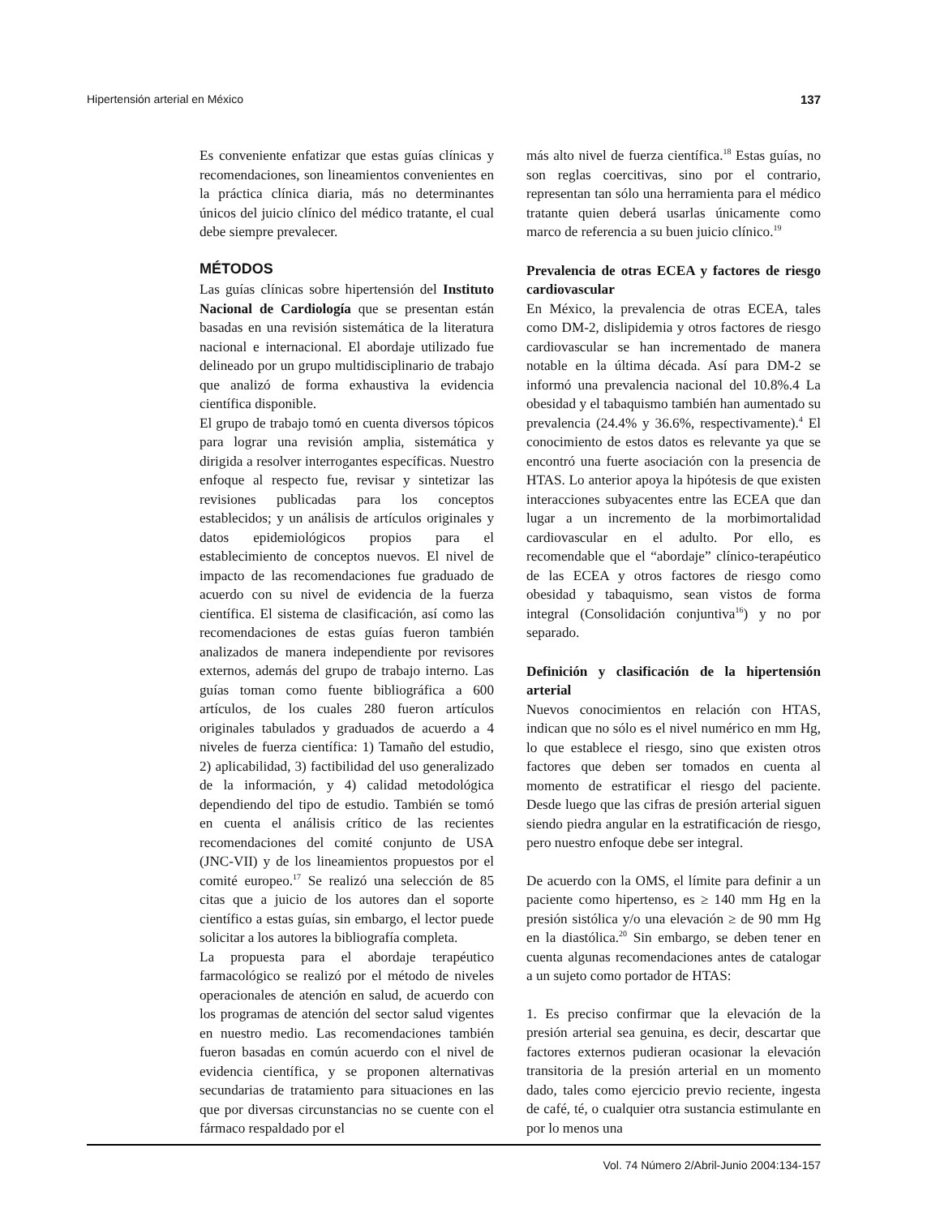Hipertensión arterial en México 137
Es conveniente enfatizar que estas guías clínicas y recomendaciones, son lineamientos convenientes en la práctica clínica diaria, más no determinantes únicos del juicio clínico del médico tratante, el cual debe siempre prevalecer.
MÉTODOS
Las guías clínicas sobre hipertensión del Instituto Nacional de Cardiología que se presentan están basadas en una revisión sistemática de la literatura nacional e internacional. El abordaje utilizado fue delineado por un grupo multidisciplinario de trabajo que analizó de forma exhaustiva la evidencia científica disponible.
El grupo de trabajo tomó en cuenta diversos tópicos para lograr una revisión amplia, sistemática y dirigida a resolver interrogantes específicas. Nuestro enfoque al respecto fue, revisar y sintetizar las revisiones publicadas para los conceptos establecidos; y un análisis de artículos originales y datos epidemiológicos propios para el establecimiento de conceptos nuevos. El nivel de impacto de las recomendaciones fue graduado de acuerdo con su nivel de evidencia de la fuerza científica. El sistema de clasificación, así como las recomendaciones de estas guías fueron también analizados de manera independiente por revisores externos, además del grupo de trabajo interno. Las guías toman como fuente bibliográfica a 600 artículos, de los cuales 280 fueron artículos originales tabulados y graduados de acuerdo a 4 niveles de fuerza científica: 1) Tamaño del estudio, 2) aplicabilidad, 3) factibilidad del uso generalizado de la información, y 4) calidad metodológica dependiendo del tipo de estudio. También se tomó en cuenta el análisis crítico de las recientes recomendaciones del comité conjunto de USA (JNC-VII) y de los lineamientos propuestos por el comité europeo.<sup>17</sup> Se realizó una selección de 85 citas que a juicio de los autores dan el soporte científico a estas guías, sin embargo, el lector puede solicitar a los autores la bibliografía completa.
La propuesta para el abordaje terapéutico farmacológico se realizó por el método de niveles operacionales de atención en salud, de acuerdo con los programas de atención del sector salud vigentes en nuestro medio. Las recomendaciones también fueron basadas en común acuerdo con el nivel de evidencia científica, y se proponen alternativas secundarias de tratamiento para situaciones en las que por diversas circunstancias no se cuente con el fármaco respaldado por el
más alto nivel de fuerza científica.<sup>18</sup> Estas guías, no son reglas coercitivas, sino por el contrario, representan tan sólo una herramienta para el médico tratante quien deberá usarlas únicamente como marco de referencia a su buen juicio clínico.<sup>19</sup>
Prevalencia de otras ECEA y factores de riesgo cardiovascular
En México, la prevalencia de otras ECEA, tales como DM-2, dislipidemia y otros factores de riesgo cardiovascular se han incrementado de manera notable en la última década. Así para DM-2 se informó una prevalencia nacional del 10.8%.4 La obesidad y el tabaquismo también han aumentado su prevalencia (24.4% y 36.6%, respectivamente).<sup>4</sup> El conocimiento de estos datos es relevante ya que se encontró una fuerte asociación con la presencia de HTAS. Lo anterior apoya la hipótesis de que existen interacciones subyacentes entre las ECEA que dan lugar a un incremento de la morbimortalidad cardiovascular en el adulto. Por ello, es recomendable que el “abordaje” clínico-terapéutico de las ECEA y otros factores de riesgo como obesidad y tabaquismo, sean vistos de forma integral (Consolidación conjuntiva<sup>16</sup>) y no por separado.
Definición y clasificación de la hipertensión arterial
Nuevos conocimientos en relación con HTAS, indican que no sólo es el nivel numérico en mm Hg, lo que establece el riesgo, sino que existen otros factores que deben ser tomados en cuenta al momento de estratificar el riesgo del paciente. Desde luego que las cifras de presión arterial siguen siendo piedra angular en la estratificación de riesgo, pero nuestro enfoque debe ser integral.
De acuerdo con la OMS, el límite para definir a un paciente como hipertenso, es ≥ 140 mm Hg en la presión sistólica y/o una elevación ≥ de 90 mm Hg en la diastólica.<sup>20</sup> Sin embargo, se deben tener en cuenta algunas recomendaciones antes de catalogar a un sujeto como portador de HTAS:
1. Es preciso confirmar que la elevación de la presión arterial sea genuina, es decir, descartar que factores externos pudieran ocasionar la elevación transitoria de la presión arterial en un momento dado, tales como ejercicio previo reciente, ingesta de café, té, o cualquier otra sustancia estimulante en por lo menos una
Vol. 74 Número 2/Abril-Junio 2004:134-157